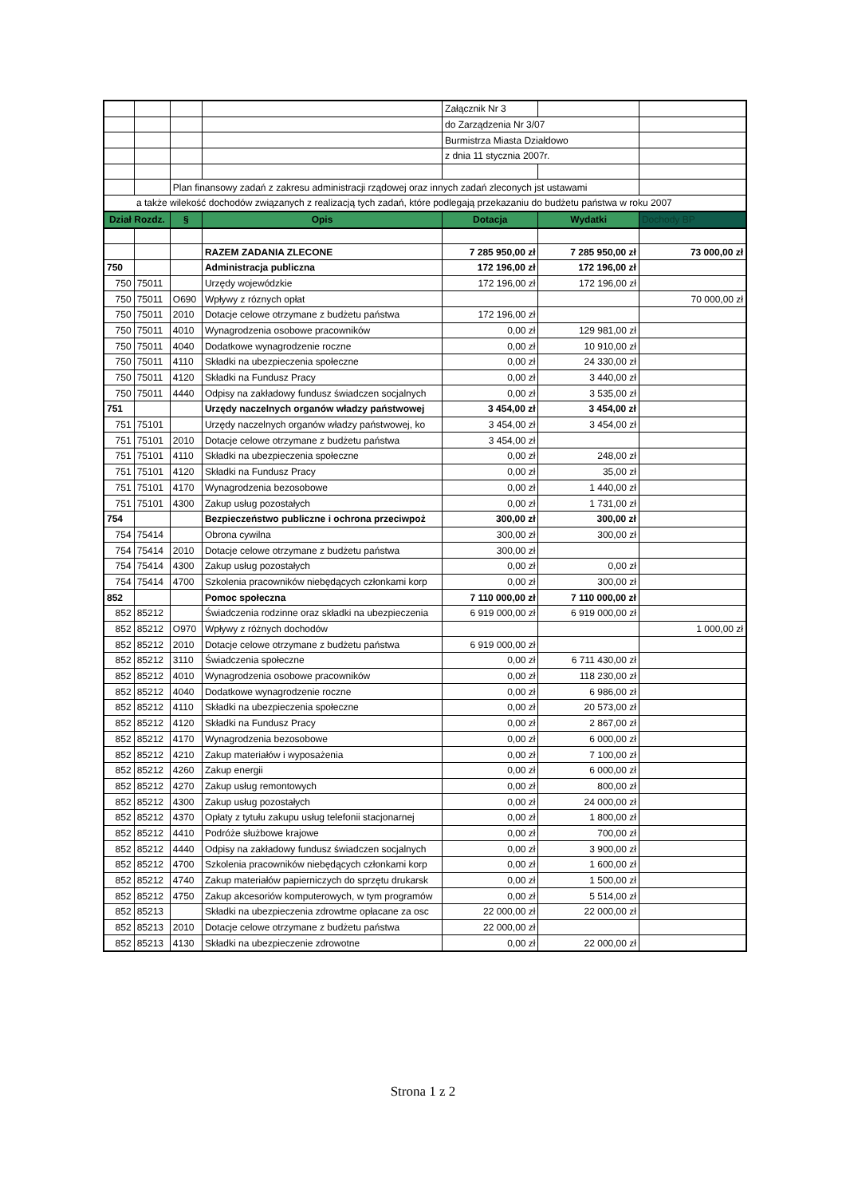| | | | | Załącznik Nr 3 | | |
| | | | | do Zarządzenia Nr 3/07 | | |
| | | | | Burmistrza Miasta Działdowo | | |
| | | | | z dnia 11 stycznia 2007r. | | |
| | | Plan finansowy zadań z zakresu administracji rządowej oraz innych zadań zleconych jst ustawami | | | | |
| a także wilekość dochodów związanych z realizacją tych zadań, które podlegają przekazaniu do budżetu państwa w roku 2007 | | | | | | |
| Dział Rozdz. | | § | Opis | Dotacja | Wydatki | Dochody BP |
| | | | RAZEM ZADANIA ZLECONE | 7 285 950,00 zł | 7 285 950,00 zł | 73 000,00 zł |
| 750 | | | Administracja publiczna | 172 196,00 zł | 172 196,00 zł | |
| 750 | 75011 | | Urzędy wojewódzkie | 172 196,00 zł | 172 196,00 zł | |
| 750 | 75011 | O690 | Wpływy z róznych opłat | | | 70 000,00 zł |
| 750 | 75011 | 2010 | Dotacje celowe otrzymane z budżetu państwa | 172 196,00 zł | | |
| 750 | 75011 | 4010 | Wynagrodzenia osobowe pracowników | 0,00 zł | 129 981,00 zł | |
| 750 | 75011 | 4040 | Dodatkowe wynagrodzenie roczne | 0,00 zł | 10 910,00 zł | |
| 750 | 75011 | 4110 | Składki na ubezpieczenia społeczne | 0,00 zł | 24 330,00 zł | |
| 750 | 75011 | 4120 | Składki na Fundusz Pracy | 0,00 zł | 3 440,00 zł | |
| 750 | 75011 | 4440 | Odpisy na zakładowy fundusz świadczen socjalnych | 0,00 zł | 3 535,00 zł | |
| 751 | | | Urzędy naczelnych organów władzy państwowej | 3 454,00 zł | 3 454,00 zł | |
| 751 | 75101 | | Urzędy naczelnych organów władzy państwowej, ko | 3 454,00 zł | 3 454,00 zł | |
| 751 | 75101 | 2010 | Dotacje celowe otrzymane z budżetu państwa | 3 454,00 zł | | |
| 751 | 75101 | 4110 | Składki na ubezpieczenia społeczne | 0,00 zł | 248,00 zł | |
| 751 | 75101 | 4120 | Składki na Fundusz Pracy | 0,00 zł | 35,00 zł | |
| 751 | 75101 | 4170 | Wynagrodzenia bezosobowe | 0,00 zł | 1 440,00 zł | |
| 751 | 75101 | 4300 | Zakup usług pozostałych | 0,00 zł | 1 731,00 zł | |
| 754 | | | Bezpieczeństwo publiczne i ochrona przeciwpoż | 300,00 zł | 300,00 zł | |
| 754 | 75414 | | Obrona cywilna | 300,00 zł | 300,00 zł | |
| 754 | 75414 | 2010 | Dotacje celowe otrzymane z budżetu państwa | 300,00 zł | | |
| 754 | 75414 | 4300 | Zakup usług pozostałych | 0,00 zł | 0,00 zł | |
| 754 | 75414 | 4700 | Szkolenia pracowników niebędących członkami korp | 0,00 zł | 300,00 zł | |
| 852 | | | Pomoc społeczna | 7 110 000,00 zł | 7 110 000,00 zł | |
| 852 | 85212 | | Świadczenia rodzinne oraz składki na ubezpieczenia | 6 919 000,00 zł | 6 919 000,00 zł | |
| 852 | 85212 | O970 | Wpływy z różnych dochodów | | | 1 000,00 zł |
| 852 | 85212 | 2010 | Dotacje celowe otrzymane z budżetu państwa | 6 919 000,00 zł | | |
| 852 | 85212 | 3110 | Świadczenia społeczne | 0,00 zł | 6 711 430,00 zł | |
| 852 | 85212 | 4010 | Wynagrodzenia osobowe pracowników | 0,00 zł | 118 230,00 zł | |
| 852 | 85212 | 4040 | Dodatkowe wynagrodzenie roczne | 0,00 zł | 6 986,00 zł | |
| 852 | 85212 | 4110 | Składki na ubezpieczenia społeczne | 0,00 zł | 20 573,00 zł | |
| 852 | 85212 | 4120 | Składki na Fundusz Pracy | 0,00 zł | 2 867,00 zł | |
| 852 | 85212 | 4170 | Wynagrodzenia bezosobowe | 0,00 zł | 6 000,00 zł | |
| 852 | 85212 | 4210 | Zakup materiałów i wyposażenia | 0,00 zł | 7 100,00 zł | |
| 852 | 85212 | 4260 | Zakup energii | 0,00 zł | 6 000,00 zł | |
| 852 | 85212 | 4270 | Zakup usług remontowych | 0,00 zł | 800,00 zł | |
| 852 | 85212 | 4300 | Zakup usług pozostałych | 0,00 zł | 24 000,00 zł | |
| 852 | 85212 | 4370 | Opłaty z tytułu zakupu usług telefonii stacjonarnej | 0,00 zł | 1 800,00 zł | |
| 852 | 85212 | 4410 | Podróże służbowe krajowe | 0,00 zł | 700,00 zł | |
| 852 | 85212 | 4440 | Odpisy na zakładowy fundusz świadczen socjalnych | 0,00 zł | 3 900,00 zł | |
| 852 | 85212 | 4700 | Szkolenia pracowników niebędących członkami korp | 0,00 zł | 1 600,00 zł | |
| 852 | 85212 | 4740 | Zakup materiałów papierniczych do sprzętu drukarsk | 0,00 zł | 1 500,00 zł | |
| 852 | 85212 | 4750 | Zakup akcesoriów komputerowych, w tym programów | 0,00 zł | 5 514,00 zł | |
| 852 | 85213 | | Składki na ubezpieczenia zdrowtme opłacane za osc | 22 000,00 zł | 22 000,00 zł | |
| 852 | 85213 | 2010 | Dotacje celowe otrzymane z budżetu państwa | 22 000,00 zł | | |
| 852 | 85213 | 4130 | Składki na ubezpieczenie zdrowotne | 0,00 zł | 22 000,00 zł | |
Strona 1 z 2